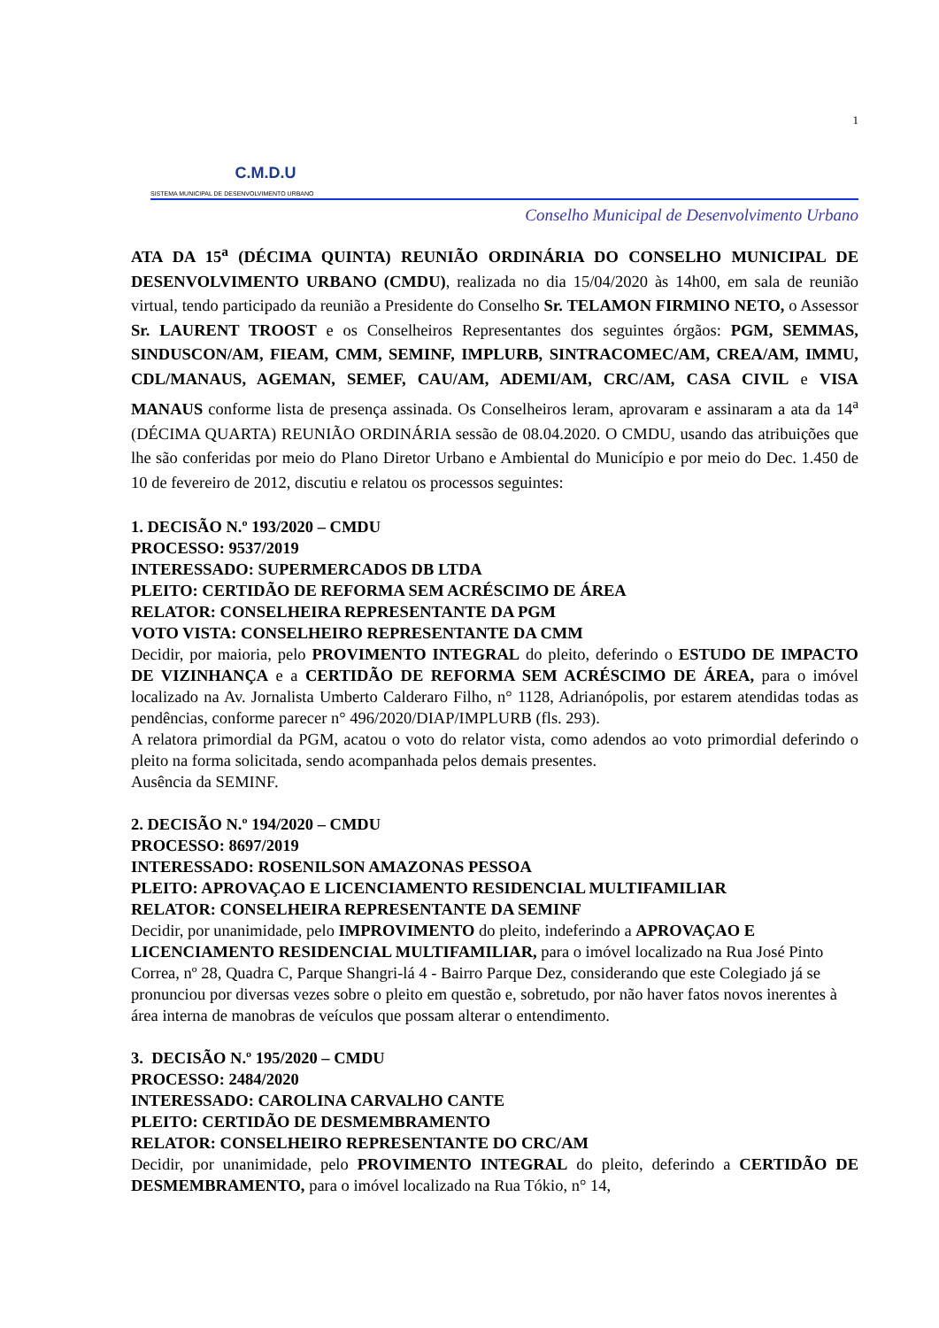C.M.D.U
SISTEMA MUNICIPAL DE DESENVOLVIMENTO URBANO
1
Conselho Municipal de Desenvolvimento Urbano
ATA DA 15<sup>a</sup> (DÉCIMA QUINTA) REUNIÃO ORDINÁRIA DO CONSELHO MUNICIPAL DE DESENVOLVIMENTO URBANO (CMDU), realizada no dia 15/04/2020 às 14h00, em sala de reunião virtual, tendo participado da reunião a Presidente do Conselho Sr. TELAMON FIRMINO NETO, o Assessor Sr. LAURENT TROOST e os Conselheiros Representantes dos seguintes órgãos: PGM, SEMMAS, SINDUSCON/AM, FIEAM, CMM, SEMINF, IMPLURB, SINTRACOMEC/AM, CREA/AM, IMMU, CDL/MANAUS, AGEMAN, SEMEF, CAU/AM, ADEMI/AM, CRC/AM, CASA CIVIL e VISA MANAUS conforme lista de presença assinada. Os Conselheiros leram, aprovaram e assinaram a ata da 14<sup>a</sup> (DÉCIMA QUARTA) REUNIÃO ORDINÁRIA sessão de 08.04.2020. O CMDU, usando das atribuições que lhe são conferidas por meio do Plano Diretor Urbano e Ambiental do Município e por meio do Dec. 1.450 de 10 de fevereiro de 2012, discutiu e relatou os processos seguintes:
1. DECISÃO N.º 193/2020 – CMDU
PROCESSO: 9537/2019
INTERESSADO: SUPERMERCADOS DB LTDA
PLEITO: CERTIDÃO DE REFORMA SEM ACRÉSCIMO DE ÁREA
RELATOR: CONSELHEIRA REPRESENTANTE DA PGM
VOTO VISTA: CONSELHEIRO REPRESENTANTE DA CMM
Decidir, por maioria, pelo PROVIMENTO INTEGRAL do pleito, deferindo o ESTUDO DE IMPACTO DE VIZINHANÇA e a CERTIDÃO DE REFORMA SEM ACRÉSCIMO DE ÁREA, para o imóvel localizado na Av. Jornalista Umberto Calderaro Filho, n° 1128, Adrianópolis, por estarem atendidas todas as pendências, conforme parecer n° 496/2020/DIAP/IMPLURB (fls. 293).
A relatora primordial da PGM, acatou o voto do relator vista, como adendos ao voto primordial deferindo o pleito na forma solicitada, sendo acompanhada pelos demais presentes.
Ausência da SEMINF.
2. DECISÃO N.º 194/2020 – CMDU
PROCESSO: 8697/2019
INTERESSADO: ROSENILSON AMAZONAS PESSOA
PLEITO: APROVAÇAO E LICENCIAMENTO RESIDENCIAL MULTIFAMILIAR
RELATOR: CONSELHEIRA REPRESENTANTE DA SEMINF
Decidir, por unanimidade, pelo IMPROVIMENTO do pleito, indeferindo a APROVAÇAO E LICENCIAMENTO RESIDENCIAL MULTIFAMILIAR, para o imóvel localizado na Rua José Pinto Correa, nº 28, Quadra C, Parque Shangri-lá 4 - Bairro Parque Dez, considerando que este Colegiado já se pronunciou por diversas vezes sobre o pleito em questão e, sobretudo, por não haver fatos novos inerentes à área interna de manobras de veículos que possam alterar o entendimento.
3. DECISÃO N.º 195/2020 – CMDU
PROCESSO: 2484/2020
INTERESSADO: CAROLINA CARVALHO CANTE
PLEITO: CERTIDÃO DE DESMEMBRAMENTO
RELATOR: CONSELHEIRO REPRESENTANTE DO CRC/AM
Decidir, por unanimidade, pelo PROVIMENTO INTEGRAL do pleito, deferindo a CERTIDÃO DE DESMEMBRAMENTO, para o imóvel localizado na Rua Tókio, n° 14,